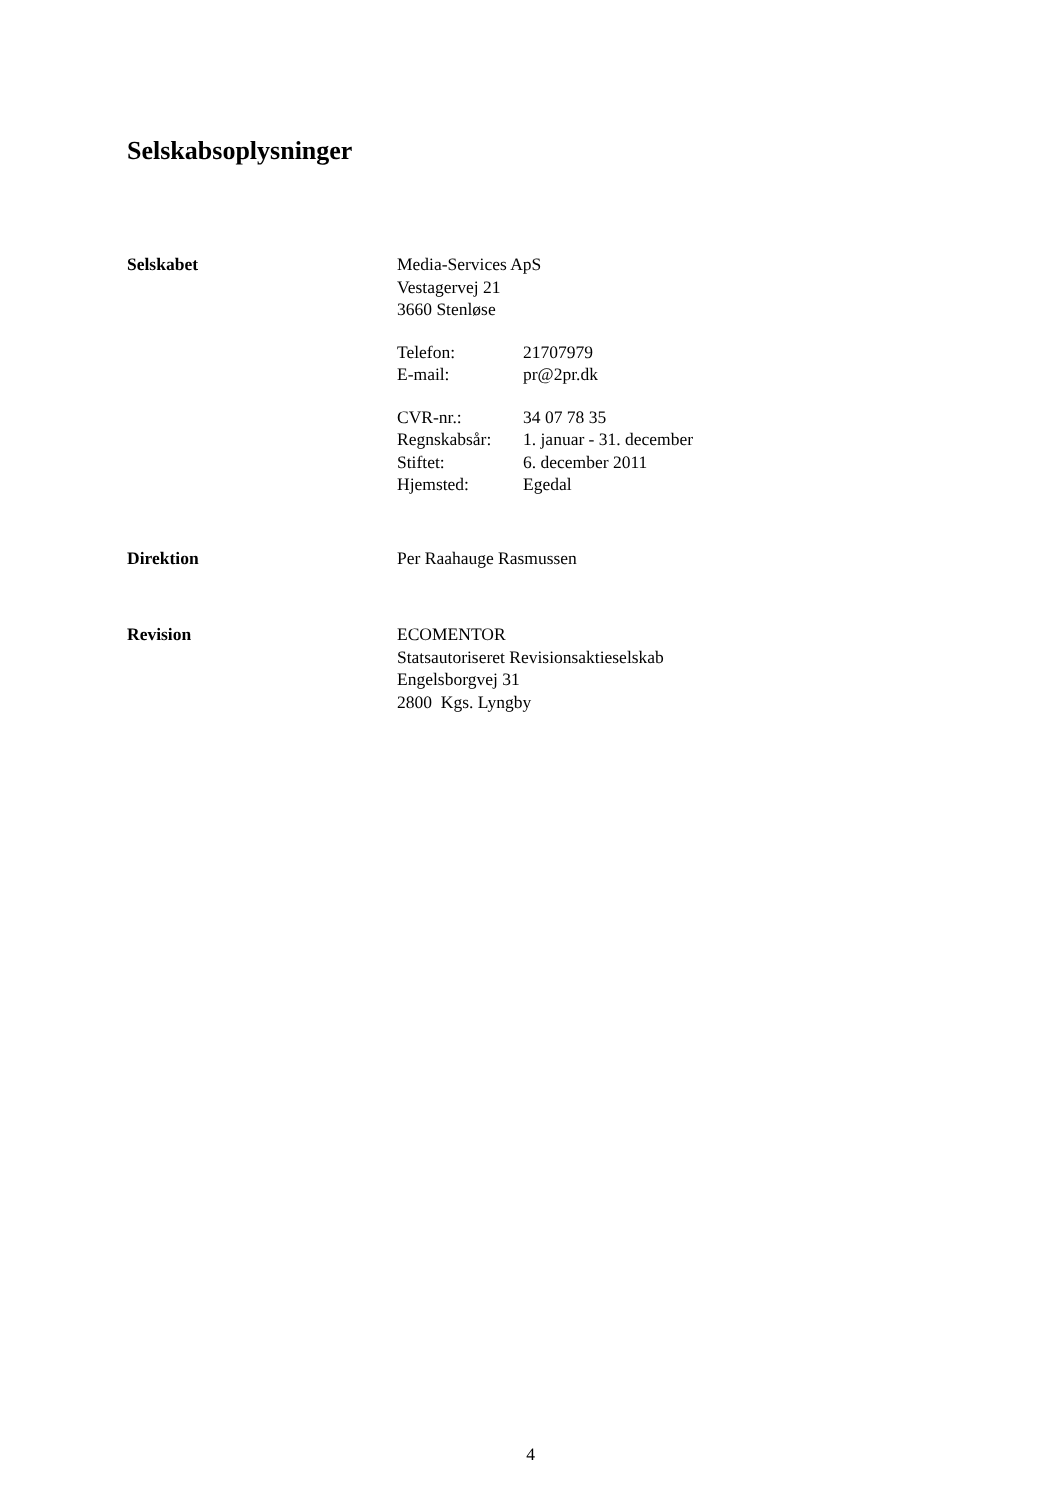Selskabsoplysninger
Selskabet Media-Services ApS
Vestagervej 21
3660 Stenløse
Telefon: 21707979
E-mail: pr@2pr.dk
CVR-nr.: 34 07 78 35
Regnskabsår: 1. januar - 31. december
Stiftet: 6. december 2011
Hjemsted: Egedal
Direktion Per Raahauge Rasmussen
Revision ECOMENTOR
Statsautoriseret Revisionsaktieselskab
Engelsborgvej 31
2800 Kgs. Lyngby
4